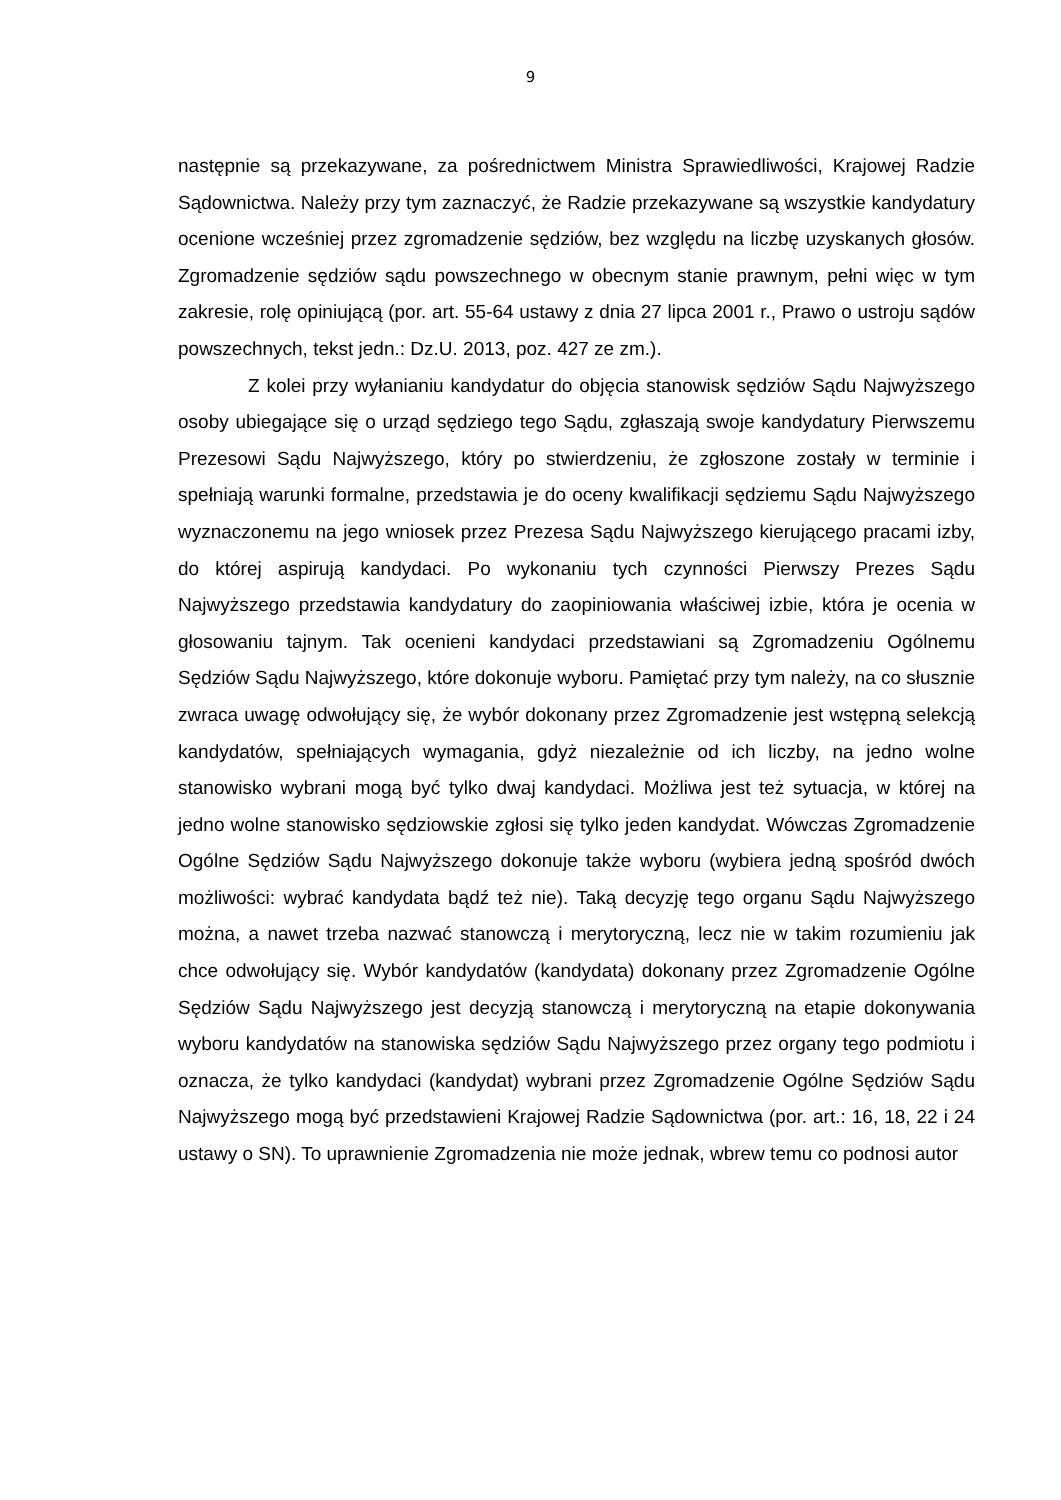9
następnie są przekazywane, za pośrednictwem Ministra Sprawiedliwości, Krajowej Radzie Sądownictwa. Należy przy tym zaznaczyć, że Radzie przekazywane są wszystkie kandydatury ocenione wcześniej przez zgromadzenie sędziów, bez względu na liczbę uzyskanych głosów. Zgromadzenie sędziów sądu powszechnego w obecnym stanie prawnym, pełni więc w tym zakresie, rolę opiniującą (por. art. 55-64 ustawy z dnia 27 lipca 2001 r., Prawo o ustroju sądów powszechnych, tekst jedn.: Dz.U. 2013, poz. 427 ze zm.).
Z kolei przy wyłanianiu kandydatur do objęcia stanowisk sędziów Sądu Najwyższego osoby ubiegające się o urząd sędziego tego Sądu, zgłaszają swoje kandydatury Pierwszemu Prezesowi Sądu Najwyższego, który po stwierdzeniu, że zgłoszone zostały w terminie i spełniają warunki formalne, przedstawia je do oceny kwalifikacji sędziemu Sądu Najwyższego wyznaczonemu na jego wniosek przez Prezesa Sądu Najwyższego kierującego pracami izby, do której aspirują kandydaci. Po wykonaniu tych czynności Pierwszy Prezes Sądu Najwyższego przedstawia kandydatury do zaopiniowania właściwej izbie, która je ocenia w głosowaniu tajnym. Tak ocenieni kandydaci przedstawiani są Zgromadzeniu Ogólnemu Sędziów Sądu Najwyższego, które dokonuje wyboru. Pamiętać przy tym należy, na co słusznie zwraca uwagę odwołujący się, że wybór dokonany przez Zgromadzenie jest wstępną selekcją kandydatów, spełniających wymagania, gdyż niezależnie od ich liczby, na jedno wolne stanowisko wybrani mogą być tylko dwaj kandydaci. Możliwa jest też sytuacja, w której na jedno wolne stanowisko sędziowskie zgłosi się tylko jeden kandydat. Wówczas Zgromadzenie Ogólne Sędziów Sądu Najwyższego dokonuje także wyboru (wybiera jedną spośród dwóch możliwości: wybrać kandydata bądź też nie). Taką decyzję tego organu Sądu Najwyższego można, a nawet trzeba nazwać stanowczą i merytoryczną, lecz nie w takim rozumieniu jak chce odwołujący się. Wybór kandydatów (kandydata) dokonany przez Zgromadzenie Ogólne Sędziów Sądu Najwyższego jest decyzją stanowczą i merytoryczną na etapie dokonywania wyboru kandydatów na stanowiska sędziów Sądu Najwyższego przez organy tego podmiotu i oznacza, że tylko kandydaci (kandydat) wybrani przez Zgromadzenie Ogólne Sędziów Sądu Najwyższego mogą być przedstawieni Krajowej Radzie Sądownictwa (por. art.: 16, 18, 22 i 24 ustawy o SN). To uprawnienie Zgromadzenia nie może jednak, wbrew temu co podnosi autor